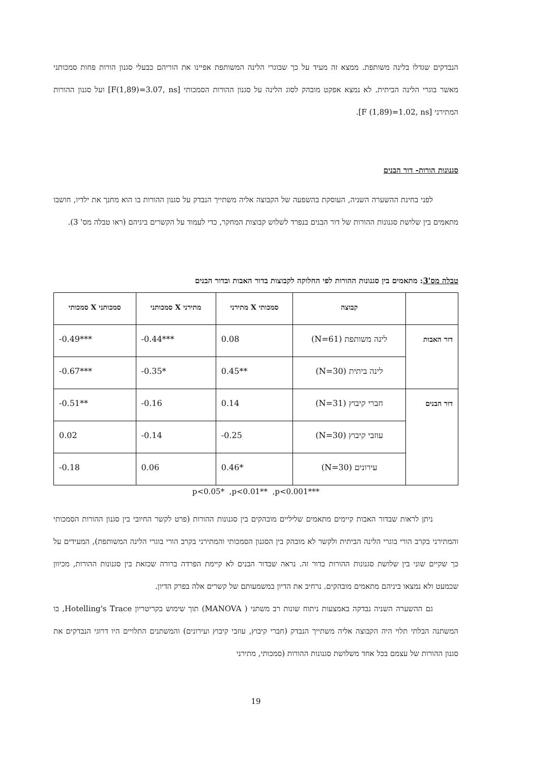הנבדקים שגדלו בלינה משותפת. ממצא זה מעיד על כך שבוגרי הלינה המשותפת אפיינו את הוריהם כבעלי סגנון הורות פחות סמכותני מאשר בוגרי הלינה הביתית. לא נמצא אפקט מובהק לסוג הלינה על סגנון ההורות הסמכותי [F(1,89)=3.07, ns] ועל סגנון ההורות המתירני [F (1,89)=1.02, ns].
סגנונות הורות- דור הבנים
לפני בחינת ההשערה השניה, העוסקת בהשפעה של הקבוצה אליה משתייך הנבדק על סגנון ההורות בו הוא מחנך את ילדיו, חושבו מתאמים בין שלושת סגנונות ההורות של דור הבנים בנפרד לשלוש קבוצות המחקר, כדי לעמוד על הקשרים ביניהם (ראו טבלה מס' 3).
טבלה מס'3: מתאמים בין סגנונות ההורות לפי החלוקה לקבוצות בדור האבות ובדור הבנים
| | קבוצה | סמכותי X מתירני | מתירני X סמכותני | סמכותני X סמכותי |
| --- | --- | --- | --- | --- |
| דור האבות | לינה משותפת (N=61) | 0.08 | -0.44*** | -0.49*** |
| | לינה ביתית (N=30) | 0.45** | -0.35* | -0.67*** |
| דור הבנים | חברי קיבוץ (N=31) | 0.14 | -0.16 | -0.51** |
| | עוזבי קיבוץ (N=30) | -0.25 | -0.14 | 0.02 |
| | עירונים (N=30) | 0.46* | 0.06 | -0.18 |
p<0.05* ,p<0.01** ,p<0.001***
ניתן לראות שבדור האבות קיימים מתאמים שליליים מובהקים בין סגנונות ההורות (פרט לקשר החיובי בין סגנון ההורות הסמכותי והמתירני בקרב הורי בוגרי הלינה הביתית ולקשר לא מובהק בין הסגנון הסמכותי והמתירני בקרב הורי בוגרי הלינה המשותפת), המעידים על כך שקיים שוני בין שלושת סגנונות ההורות בדור זה. נראה שבדור הבנים לא קיימת הפרדה ברורה שכזאת בין סגנונות ההורות, מכיוון שכמעט ולא נמצאו ביניהם מתאמים מובהקים. נרחיב את הדיון במשמעותם של קשרים אלה בפרק הדיון.
גם ההשערה השניה נבדקה באמצעות ניתוח שונות רב משתני ( MANOVA) תוך שימוש בקריטריון Hotelling's Trace, בו המשתנה הבלתי תלוי היה הקבוצה אליה משתייך הנבדק (חברי קיבוץ, עוזבי קיבוץ ועירונים) והמשתנים התלויים היו דרוגי הנבדקים את סגנון ההורות של עצמם בכל אחד משלושת סגנונות ההורות (סמכותי, מתירני
19